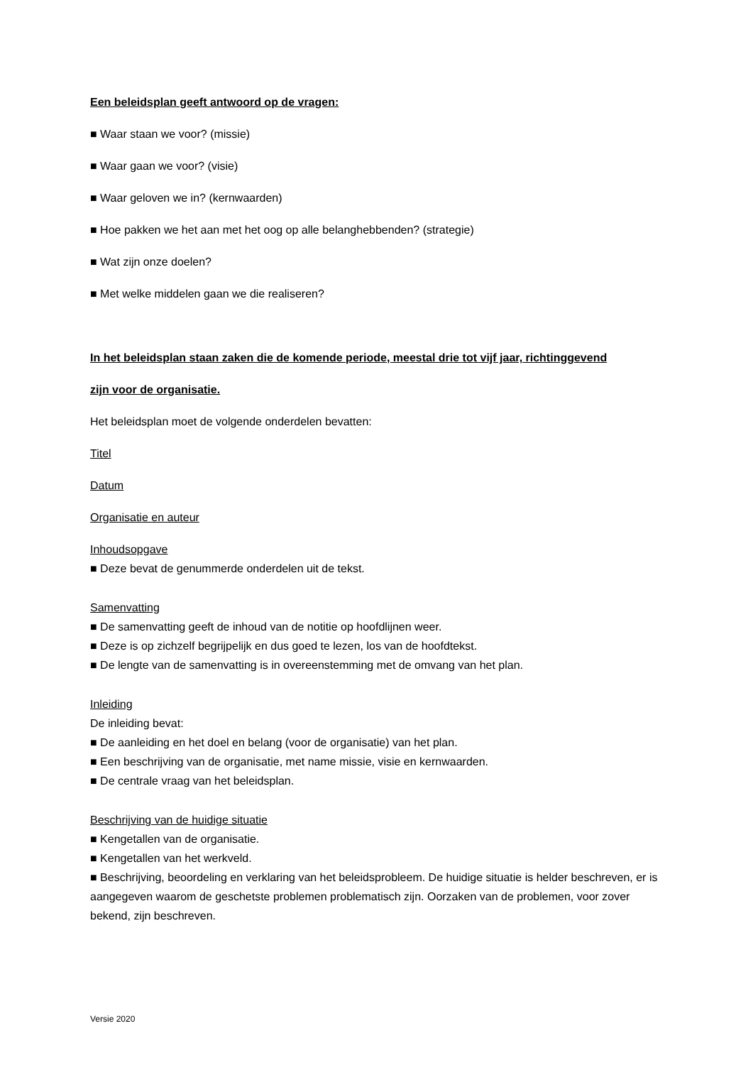Een beleidsplan geeft antwoord op de vragen:
■ Waar staan we voor? (missie)
■ Waar gaan we voor? (visie)
■ Waar geloven we in? (kernwaarden)
■ Hoe pakken we het aan met het oog op alle belanghebbenden? (strategie)
■ Wat zijn onze doelen?
■ Met welke middelen gaan we die realiseren?
In het beleidsplan staan zaken die de komende periode, meestal drie tot vijf jaar, richtinggevend
zijn voor de organisatie.
Het beleidsplan moet de volgende onderdelen bevatten:
Titel
Datum
Organisatie en auteur
Inhoudsopgave
■ Deze bevat de genummerde onderdelen uit de tekst.
Samenvatting
■ De samenvatting geeft de inhoud van de notitie op hoofdlijnen weer.
■ Deze is op zichzelf begrijpelijk en dus goed te lezen, los van de hoofdtekst.
■ De lengte van de samenvatting is in overeenstemming met de omvang van het plan.
Inleiding
De inleiding bevat:
■ De aanleiding en het doel en belang (voor de organisatie) van het plan.
■ Een beschrijving van de organisatie, met name missie, visie en kernwaarden.
■ De centrale vraag van het beleidsplan.
Beschrijving van de huidige situatie
■ Kengetallen van de organisatie.
■ Kengetallen van het werkveld.
■ Beschrijving, beoordeling en verklaring van het beleidsprobleem. De huidige situatie is helder beschreven, er is aangegeven waarom de geschetste problemen problematisch zijn. Oorzaken van de problemen, voor zover bekend, zijn beschreven.
Versie 2020